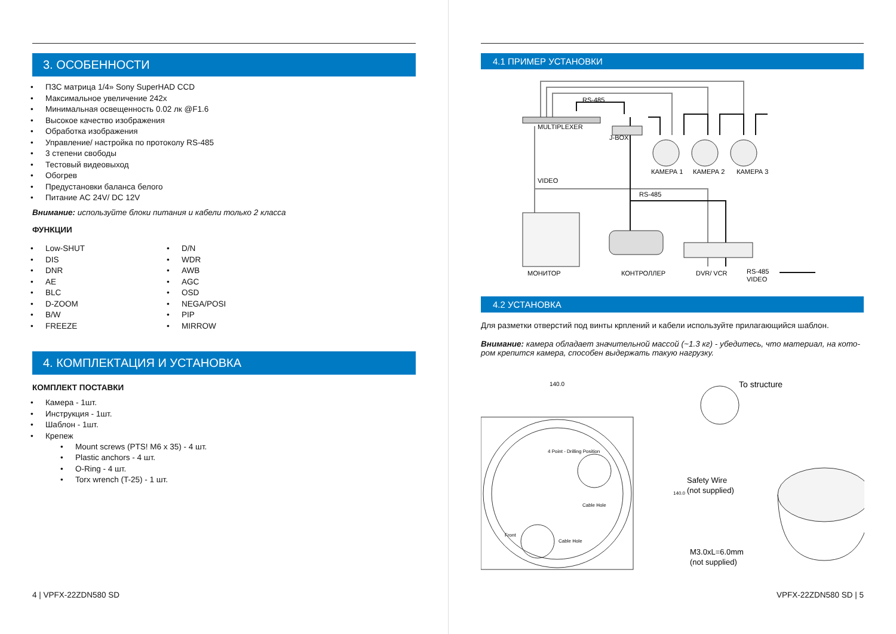3. ОСОБЕННОСТИ
• ПЗС матрица 1/4» Sony SuperHAD CCD
• Максимальное увеличение 242x
• Минимальная освещенность 0.02 лк @F1.6
• Высокое качество изображения
• Обработка изображения
• Управление/ настройка по протоколу RS-485
• 3 степени свободы
• Тестовый видеовыход
• Обогрев
• Предустановки баланса белого
• Питание AC 24V/ DC 12V
Внимание: используйте блоки питания и кабели только 2 класса
ФУНКЦИИ
• Low-SHUT
• DIS
• DNR
• AE
• BLC
• D-ZOOM
• B/W
• FREEZE
• D/N
• WDR
• AWB
• AGC
• OSD
• NEGA/POSI
• PIP
• MIRROW
4. КОМПЛЕКТАЦИЯ И УСТАНОВКА
КОМПЛЕКТ ПОСТАВКИ
• Камера - 1шт.
• Инструкция - 1шт.
• Шаблон - 1шт.
• Крепеж
• Mount screws (PTS! M6 x 35) - 4 шт.
• Plastic anchors - 4 шт.
• O-Ring - 4 шт.
• Torx wrench (T-25) - 1 шт.
4 | VPFX-22ZDN580 SD
4.1 ПРИМЕР УСТАНОВКИ
RS-485
MULTIPLEXER
J-BOX
КАМЕРА 1
КАМЕРА 2
КАМЕРА 3
VIDEO
RS-485
МОНИТОР
КОНТРОЛЛЕР
DVR/ VCR
RS-485
VIDEO
4.2 УСТАНОВКА
Для разметки отверстий под винты крплений и кабели используйте прилагающийся шаблон.
Внимание: камера обладает значительной массой (~1.3 кг) - убедитесь, что материал, на кото-ром крепится камера, способен выдержать такую нагрузку.
140.0
4 Point - Drilling Position
Cable Hole
Cable Hole
Front
140.0
To structure
Safety Wire
(not supplied)
M3.0xL=6.0mm
(not supplied)
VPFX-22ZDN580 SD | 5